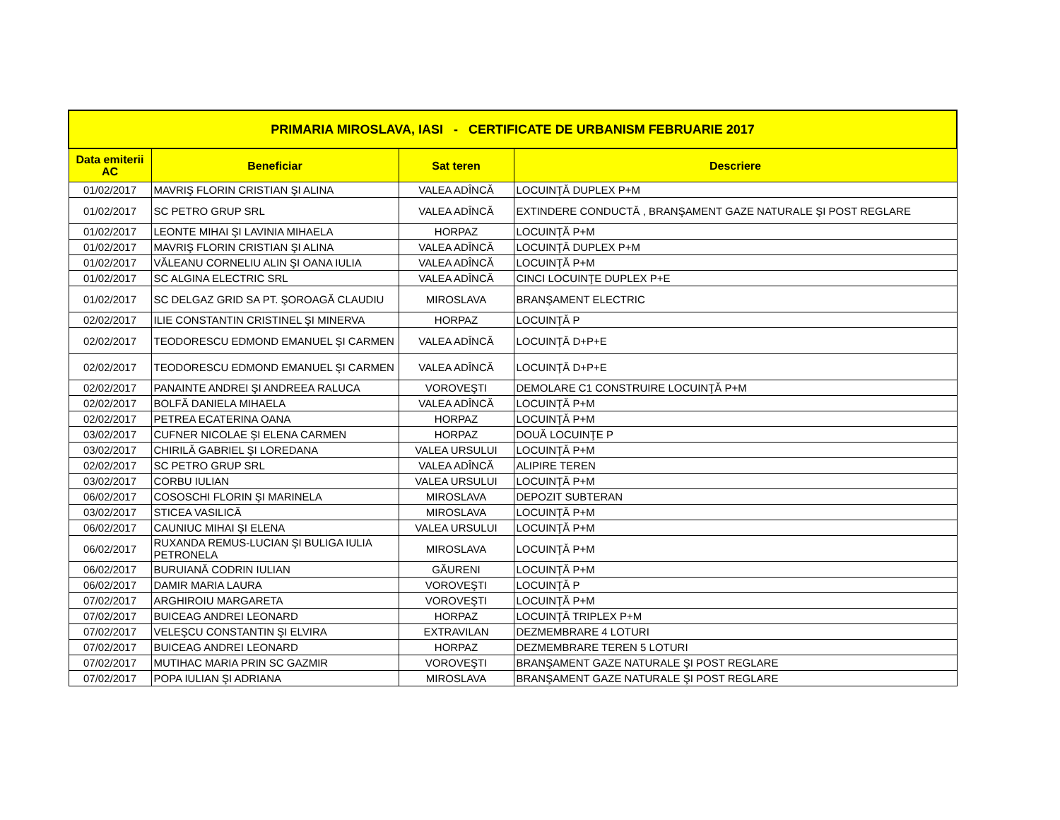| PRIMARIA MIROSLAVA, IASI - CERTIFICATE DE URBANISM FEBRUARIE 2017 | | | |
| --- | --- | --- | --- |
| Data emiterii AC | Beneficiar | Sat teren | Descriere |
| 01/02/2017 | MAVRIŞ FLORIN CRISTIAN ŞI ALINA | VALEA ADÎNCĂ | LOCUINŢĂ DUPLEX P+M |
| 01/02/2017 | SC PETRO GRUP SRL | VALEA ADÎNCĂ | EXTINDERE CONDUCTĂ , BRANŞAMENT GAZE NATURALE ŞI POST REGLARE |
| 01/02/2017 | LEONTE MIHAI ŞI LAVINIA MIHAELA | HORPAZ | LOCUINŢĂ P+M |
| 01/02/2017 | MAVRIŞ FLORIN CRISTIAN ŞI ALINA | VALEA ADÎNCĂ | LOCUINŢĂ DUPLEX P+M |
| 01/02/2017 | VĂLEANU CORNELIU ALIN ŞI OANA IULIA | VALEA ADÎNCĂ | LOCUINŢĂ P+M |
| 01/02/2017 | SC ALGINA ELECTRIC SRL | VALEA ADÎNCĂ | CINCI LOCUINŢE DUPLEX P+E |
| 01/02/2017 | SC DELGAZ GRID SA PT. ŞOROAGĂ CLAUDIU | MIROSLAVA | BRANŞAMENT ELECTRIC |
| 02/02/2017 | ILIE CONSTANTIN CRISTINEL ŞI MINERVA | HORPAZ | LOCUINŢĂ P |
| 02/02/2017 | TEODORESCU EDMOND EMANUEL ŞI CARMEN | VALEA ADÎNCĂ | LOCUINŢĂ D+P+E |
| 02/02/2017 | TEODORESCU EDMOND EMANUEL ŞI CARMEN | VALEA ADÎNCĂ | LOCUINŢĂ D+P+E |
| 02/02/2017 | PANAINTE ANDREI ŞI ANDREEA RALUCA | VOROVEŞTI | DEMOLARE C1 CONSTRUIRE LOCUINŢĂ P+M |
| 02/02/2017 | BOLFĂ DANIELA MIHAELA | VALEA ADÎNCĂ | LOCUINŢĂ P+M |
| 02/02/2017 | PETREA ECATERINA OANA | HORPAZ | LOCUINŢĂ P+M |
| 03/02/2017 | CUFNER NICOLAE ŞI ELENA CARMEN | HORPAZ | DOUĂ LOCUINŢE P |
| 03/02/2017 | CHIRILĂ GABRIEL ŞI LOREDANA | VALEA URSULUI | LOCUINŢĂ P+M |
| 02/02/2017 | SC PETRO GRUP SRL | VALEA ADÎNCĂ | ALIPIRE TEREN |
| 03/02/2017 | CORBU IULIAN | VALEA URSULUI | LOCUINŢĂ P+M |
| 06/02/2017 | COSOSCHI FLORIN ŞI MARINELA | MIROSLAVA | DEPOZIT SUBTERAN |
| 03/02/2017 | STICEA VASILICĂ | MIROSLAVA | LOCUINŢĂ P+M |
| 06/02/2017 | CAUNIUC MIHAI ŞI ELENA | VALEA URSULUI | LOCUINŢĂ P+M |
| 06/02/2017 | RUXANDA REMUS-LUCIAN ŞI BULIGA IULIA PETRONELA | MIROSLAVA | LOCUINŢĂ P+M |
| 06/02/2017 | BURUIANĂ CODRIN IULIAN | GĂURENI | LOCUINŢĂ P+M |
| 06/02/2017 | DAMIR MARIA LAURA | VOROVEŞTI | LOCUINŢĂ P |
| 07/02/2017 | ARGHIROIU MARGARETA | VOROVEŞTI | LOCUINŢĂ P+M |
| 07/02/2017 | BUICEAG ANDREI LEONARD | HORPAZ | LOCUINŢĂ TRIPLEX P+M |
| 07/02/2017 | VELEŞCU CONSTANTIN ŞI ELVIRA | EXTRAVILAN | DEZMEMBRARE 4 LOTURI |
| 07/02/2017 | BUICEAG ANDREI LEONARD | HORPAZ | DEZMEMBRARE TEREN 5 LOTURI |
| 07/02/2017 | MUTIHAC MARIA PRIN SC GAZMIR | VOROVEŞTI | BRANŞAMENT GAZE NATURALE ŞI POST REGLARE |
| 07/02/2017 | POPA IULIAN ŞI ADRIANA | MIROSLAVA | BRANŞAMENT GAZE NATURALE ŞI POST REGLARE |